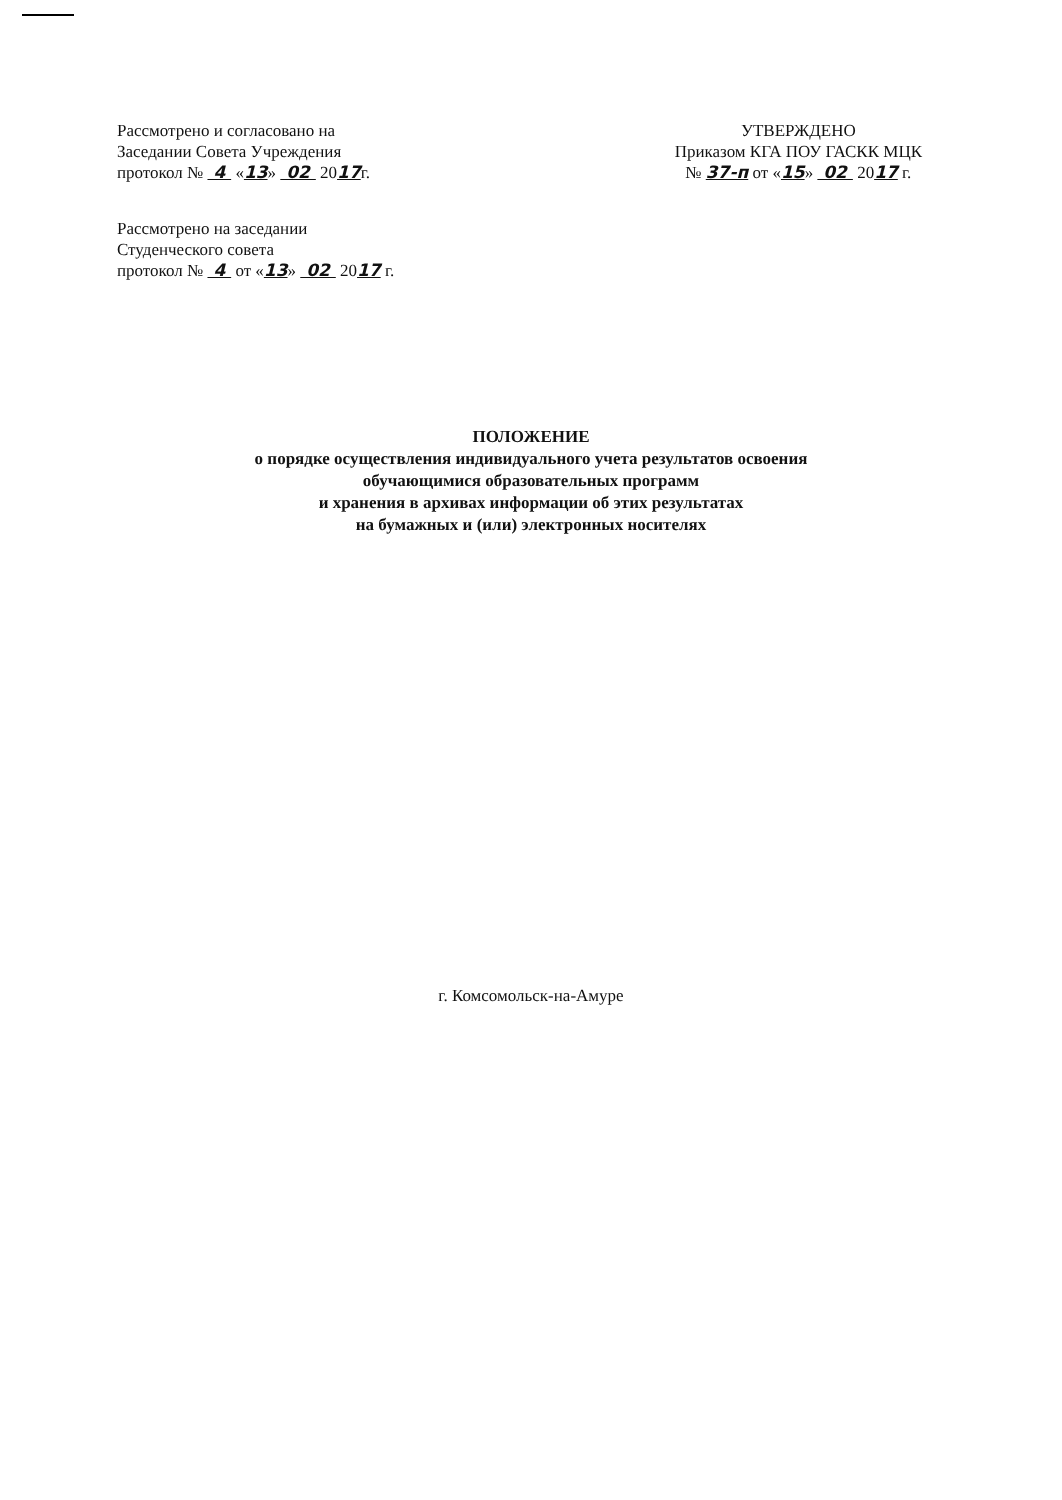Рассмотрено и согласовано на
Заседании Совета Учреждения
протокол № 4 «13» 02 2017г.
УТВЕРЖДЕНО
Приказом КГА ПОУ ГАСКК МЦК
№ 37-п от «15» 02 2017 г.
Рассмотрено на заседании
Студенческого совета
протокол № 4 от «13» 02 2017 г.
ПОЛОЖЕНИЕ
о порядке осуществления индивидуального учета результатов освоения
обучающимися образовательных программ
и хранения в архивах информации об этих результатах
на бумажных и (или) электронных носителях
г. Комсомольск-на-Амуре